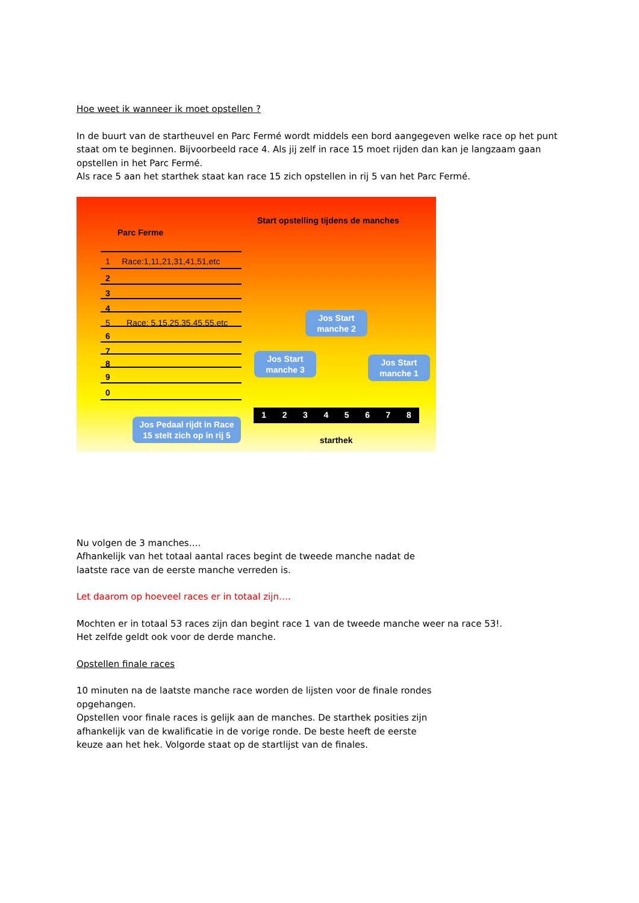Hoe weet ik wanneer ik moet opstellen ?
In de buurt van de startheuvel en Parc Fermé wordt middels een bord aangegeven welke race op het punt staat om te beginnen. Bijvoorbeeld race 4. Als jij zelf in race 15 moet rijden dan kan je langzaam gaan opstellen in het Parc Fermé.
Als race 5 aan het starthek staat kan race 15 zich opstellen in rij 5 van het Parc Fermé.
Start opstelling tijdens de manches
Parc Ferme
1 Race:1,11,21,31,41,51,etc
2
3
4
5 Race: 5,15,25,35,45,55,etc
6
7
8
9
0
Jos Start manche 2
Jos Start manche 3
Jos Start manche 1
Jos Pedaal rijdt in Race 15 stelt zich op in rij 5
1 2 3 4 5 6 7 8
starthek
Nu volgen de 3 manches….
Afhankelijk van het totaal aantal races begint de tweede manche nadat de
laatste race van de eerste manche verreden is.
Let daarom op hoeveel races er in totaal zijn….
Mochten er in totaal 53 races zijn dan begint race 1 van de tweede manche weer na race 53!.
Het zelfde geldt ook voor de derde manche.
Opstellen finale races
10 minuten na de laatste manche race worden de lijsten voor de finale rondes
opgehangen.
Opstellen voor finale races is gelijk aan de manches. De starthek posities zijn
afhankelijk van de kwalificatie in de vorige ronde. De beste heeft de eerste
keuze aan het hek. Volgorde staat op de startlijst van de finales.